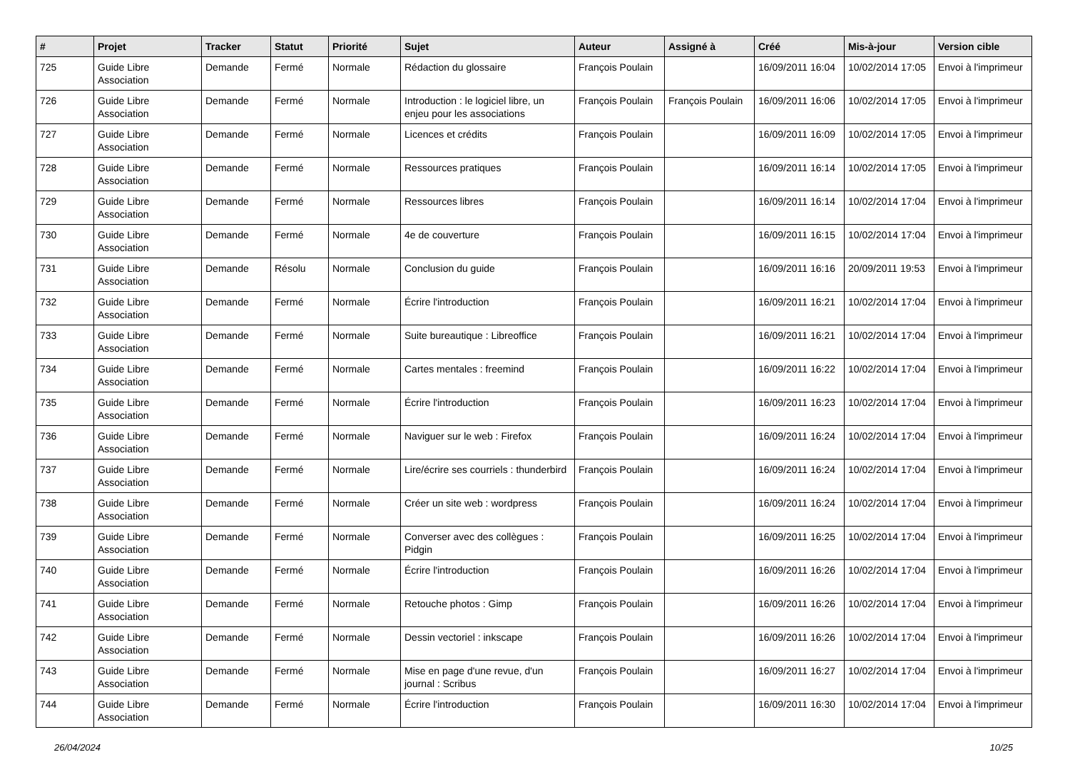| # | Projet | Tracker | Statut | Priorité | Sujet | Auteur | Assigné à | Créé | Mis-à-jour | Version cible |
| --- | --- | --- | --- | --- | --- | --- | --- | --- | --- | --- |
| 725 | Guide Libre Association | Demande | Fermé | Normale | Rédaction du glossaire | François Poulain | | 16/09/2011 16:04 | 10/02/2014 17:05 | Envoi à l'imprimeur |
| 726 | Guide Libre Association | Demande | Fermé | Normale | Introduction : le logiciel libre, un enjeu pour les associations | François Poulain | François Poulain | 16/09/2011 16:06 | 10/02/2014 17:05 | Envoi à l'imprimeur |
| 727 | Guide Libre Association | Demande | Fermé | Normale | Licences et crédits | François Poulain | | 16/09/2011 16:09 | 10/02/2014 17:05 | Envoi à l'imprimeur |
| 728 | Guide Libre Association | Demande | Fermé | Normale | Ressources pratiques | François Poulain | | 16/09/2011 16:14 | 10/02/2014 17:05 | Envoi à l'imprimeur |
| 729 | Guide Libre Association | Demande | Fermé | Normale | Ressources libres | François Poulain | | 16/09/2011 16:14 | 10/02/2014 17:04 | Envoi à l'imprimeur |
| 730 | Guide Libre Association | Demande | Fermé | Normale | 4e de couverture | François Poulain | | 16/09/2011 16:15 | 10/02/2014 17:04 | Envoi à l'imprimeur |
| 731 | Guide Libre Association | Demande | Résolu | Normale | Conclusion du guide | François Poulain | | 16/09/2011 16:16 | 20/09/2011 19:53 | Envoi à l'imprimeur |
| 732 | Guide Libre Association | Demande | Fermé | Normale | Écrire l'introduction | François Poulain | | 16/09/2011 16:21 | 10/02/2014 17:04 | Envoi à l'imprimeur |
| 733 | Guide Libre Association | Demande | Fermé | Normale | Suite bureautique : Libreoffice | François Poulain | | 16/09/2011 16:21 | 10/02/2014 17:04 | Envoi à l'imprimeur |
| 734 | Guide Libre Association | Demande | Fermé | Normale | Cartes mentales : freemind | François Poulain | | 16/09/2011 16:22 | 10/02/2014 17:04 | Envoi à l'imprimeur |
| 735 | Guide Libre Association | Demande | Fermé | Normale | Écrire l'introduction | François Poulain | | 16/09/2011 16:23 | 10/02/2014 17:04 | Envoi à l'imprimeur |
| 736 | Guide Libre Association | Demande | Fermé | Normale | Naviguer sur le web : Firefox | François Poulain | | 16/09/2011 16:24 | 10/02/2014 17:04 | Envoi à l'imprimeur |
| 737 | Guide Libre Association | Demande | Fermé | Normale | Lire/écrire ses courriels : thunderbird | François Poulain | | 16/09/2011 16:24 | 10/02/2014 17:04 | Envoi à l'imprimeur |
| 738 | Guide Libre Association | Demande | Fermé | Normale | Créer un site web : wordpress | François Poulain | | 16/09/2011 16:24 | 10/02/2014 17:04 | Envoi à l'imprimeur |
| 739 | Guide Libre Association | Demande | Fermé | Normale | Converser avec des collègues : Pidgin | François Poulain | | 16/09/2011 16:25 | 10/02/2014 17:04 | Envoi à l'imprimeur |
| 740 | Guide Libre Association | Demande | Fermé | Normale | Écrire l'introduction | François Poulain | | 16/09/2011 16:26 | 10/02/2014 17:04 | Envoi à l'imprimeur |
| 741 | Guide Libre Association | Demande | Fermé | Normale | Retouche photos : Gimp | François Poulain | | 16/09/2011 16:26 | 10/02/2014 17:04 | Envoi à l'imprimeur |
| 742 | Guide Libre Association | Demande | Fermé | Normale | Dessin vectoriel : inkscape | François Poulain | | 16/09/2011 16:26 | 10/02/2014 17:04 | Envoi à l'imprimeur |
| 743 | Guide Libre Association | Demande | Fermé | Normale | Mise en page d'une revue, d'un journal : Scribus | François Poulain | | 16/09/2011 16:27 | 10/02/2014 17:04 | Envoi à l'imprimeur |
| 744 | Guide Libre Association | Demande | Fermé | Normale | Écrire l'introduction | François Poulain | | 16/09/2011 16:30 | 10/02/2014 17:04 | Envoi à l'imprimeur |
26/04/2024 10/25